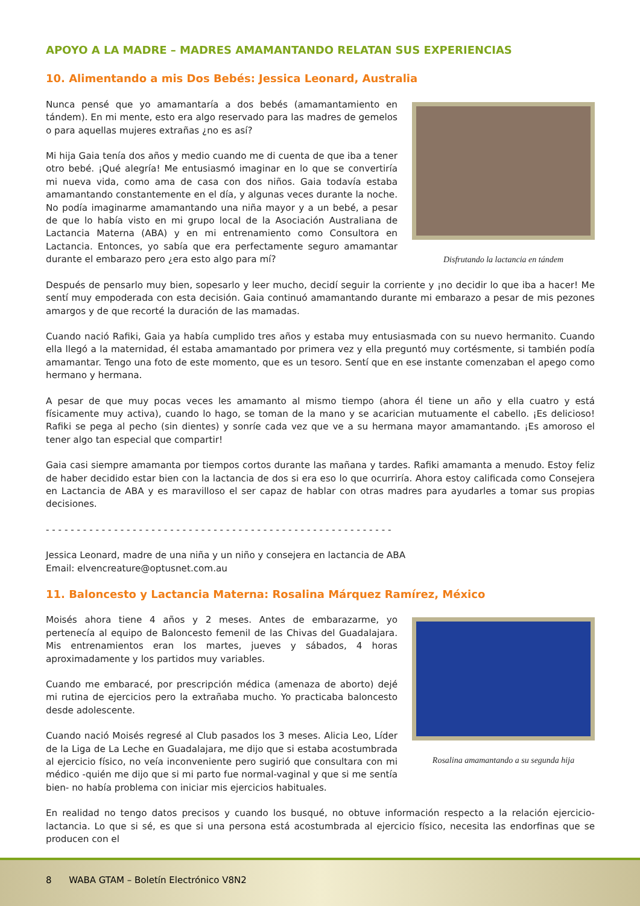APOYO A LA MADRE – MADRES AMAMANTANDO RELATAN SUS EXPERIENCIAS
10. Alimentando a mis Dos Bebés: Jessica Leonard, Australia
Nunca pensé que yo amamantaría a dos bebés (amamantamiento en tándem). En mi mente, esto era algo reservado para las madres de gemelos o para aquellas mujeres extrañas ¿no es así?
Mi hija Gaia tenía dos años y medio cuando me di cuenta de que iba a tener otro bebé. ¡Qué alegría! Me entusiasmó imaginar en lo que se convertiría mi nueva vida, como ama de casa con dos niños. Gaia todavía estaba amamantando constantemente en el día, y algunas veces durante la noche. No podía imaginarme amamantando una niña mayor y a un bebé, a pesar de que lo había visto en mi grupo local de la Asociación Australiana de Lactancia Materna (ABA) y en mi entrenamiento como Consultora en Lactancia. Entonces, yo sabía que era perfectamente seguro amamantar durante el embarazo pero ¿era esto algo para mí?
Disfrutando la lactancia en tándem
Después de pensarlo muy bien, sopesarlo y leer mucho, decidí seguir la corriente y ¡no decidir lo que iba a hacer! Me sentí muy empoderada con esta decisión. Gaia continuó amamantando durante mi embarazo a pesar de mis pezones amargos y de que recorté la duración de las mamadas.
Cuando nació Rafiki, Gaia ya había cumplido tres años y estaba muy entusiasmada con su nuevo hermanito. Cuando ella llegó a la maternidad, él estaba amamantado por primera vez y ella preguntó muy cortésmente, si también podía amamantar. Tengo una foto de este momento, que es un tesoro. Sentí que en ese instante comenzaban el apego como hermano y hermana.
A pesar de que muy pocas veces les amamanto al mismo tiempo (ahora él tiene un año y ella cuatro y está físicamente muy activa), cuando lo hago, se toman de la mano y se acarician mutuamente el cabello. ¡Es delicioso! Rafiki se pega al pecho (sin dientes) y sonríe cada vez que ve a su hermana mayor amamantando. ¡Es amoroso el tener algo tan especial que compartir!
Gaia casi siempre amamanta por tiempos cortos durante las mañana y tardes. Rafiki amamanta a menudo. Estoy feliz de haber decidido estar bien con la lactancia de dos si era eso lo que ocurriría. Ahora estoy calificada como Consejera en Lactancia de ABA y es maravilloso el ser capaz de hablar con otras madres para ayudarles a tomar sus propias decisiones.
- - - - - - - - - - - - - - - - - - - - - - - - - - - - - - - - - - - - - - - - - - - - - - - - - - - - - - - -
Jessica Leonard, madre de una niña y un niño y consejera en lactancia de ABA
Email: elvencreature@optusnet.com.au
11. Baloncesto y Lactancia Materna: Rosalina Márquez Ramírez, México
Moisés ahora tiene 4 años y 2 meses. Antes de embarazarme, yo pertenecía al equipo de Baloncesto femenil de las Chivas del Guadalajara. Mis entrenamientos eran los martes, jueves y sábados, 4 horas aproximadamente y los partidos muy variables.
Cuando me embaracé, por prescripción médica (amenaza de aborto) dejé mi rutina de ejercicios pero la extrañaba mucho. Yo practicaba baloncesto desde adolescente.
Cuando nació Moisés regresé al Club pasados los 3 meses. Alicia Leo, Líder de la Liga de La Leche en Guadalajara, me dijo que si estaba acostumbrada al ejercicio físico, no veía inconveniente pero sugirió que consultara con mi médico -quién me dijo que si mi parto fue normal-vaginal y que si me sentía bien- no había problema con iniciar mis ejercicios habituales.
Rosalina amamantando a su segunda hija
En realidad no tengo datos precisos y cuando los busqué, no obtuve información respecto a la relación ejercicio-lactancia. Lo que si sé, es que si una persona está acostumbrada al ejercicio físico, necesita las endorfinas que se producen con el
8 WABA GTAM – Boletín Electrónico V8N2